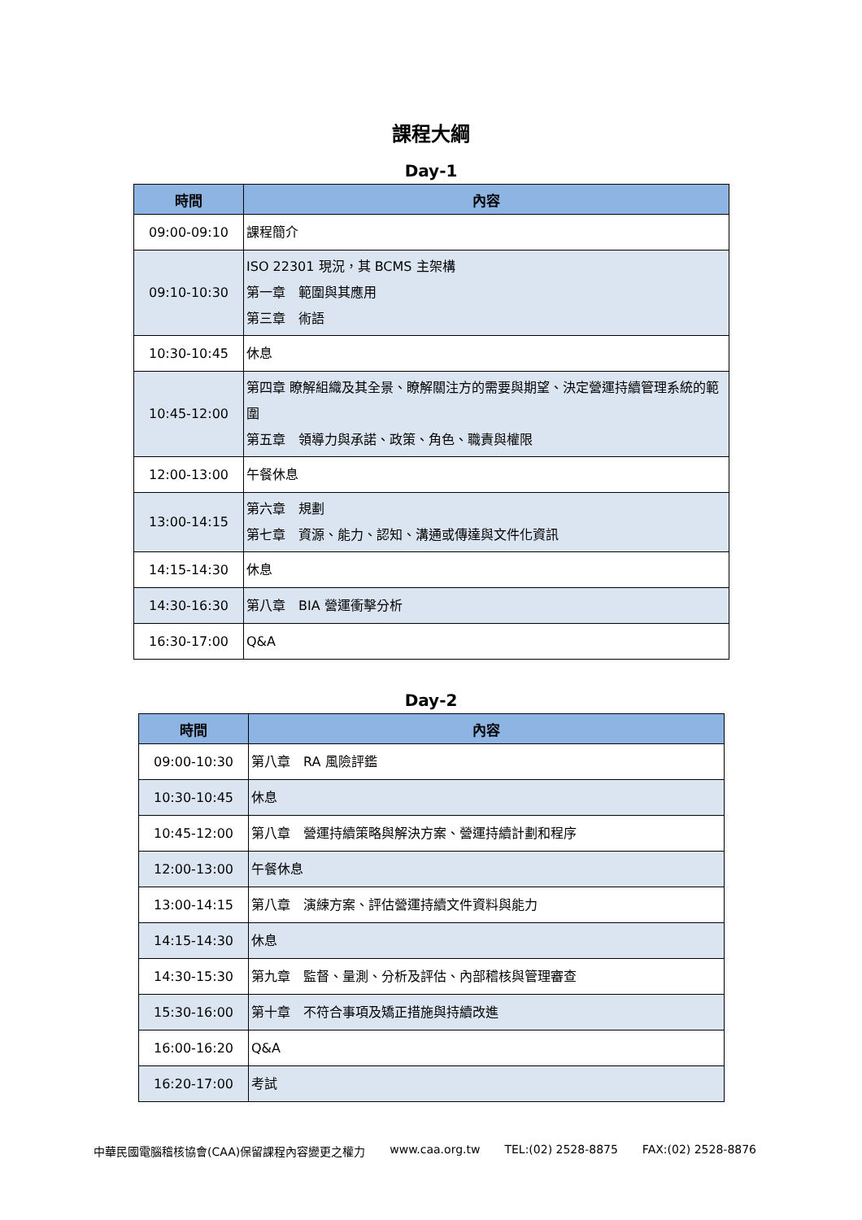課程大綱
Day-1
| 時間 | 內容 |
| --- | --- |
| 09:00-09:10 | 課程簡介 |
| 09:10-10:30 | ISO 22301 現況，其 BCMS 主架構 第一章 範圍與其應用 第三章 術語 |
| 10:30-10:45 | 休息 |
| 10:45-12:00 | 第四章 瞭解組織及其全景、瞭解關注方的需要與期望、決定營運持續管理系統的範圍 第五章 領導力與承諾、政策、角色、職責與權限 |
| 12:00-13:00 | 午餐休息 |
| 13:00-14:15 | 第六章 規劃 第七章 資源、能力、認知、溝通或傳達與文件化資訊 |
| 14:15-14:30 | 休息 |
| 14:30-16:30 | 第八章 BIA 營運衝擊分析 |
| 16:30-17:00 | Q&A |
Day-2
| 時間 | 內容 |
| --- | --- |
| 09:00-10:30 | 第八章 RA 風險評鑑 |
| 10:30-10:45 | 休息 |
| 10:45-12:00 | 第八章 營運持續策略與解決方案、營運持續計劃和程序 |
| 12:00-13:00 | 午餐休息 |
| 13:00-14:15 | 第八章 演練方案、評估營運持續文件資料與能力 |
| 14:15-14:30 | 休息 |
| 14:30-15:30 | 第九章 監督、量測、分析及評估、內部稽核與管理審查 |
| 15:30-16:00 | 第十章 不符合事項及矯正措施與持續改進 |
| 16:00-16:20 | Q&A |
| 16:20-17:00 | 考試 |
中華民國電腦稽核協會(CAA)保留課程內容變更之權力 www.caa.org.tw TEL:(02) 2528-8875 FAX:(02) 2528-8876